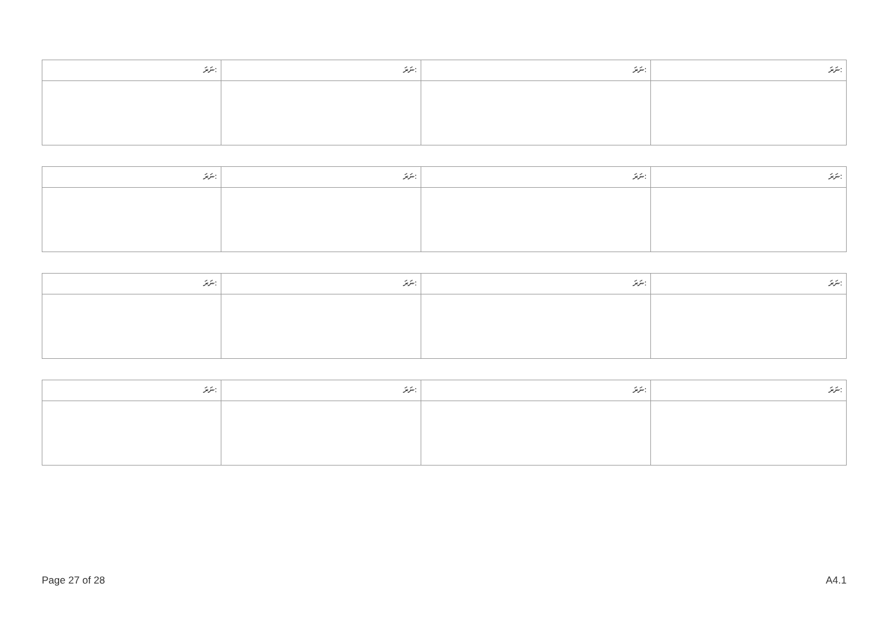| ނަރަ: | ނަރަ: | ނަރަ: | ނަރަ: |
| ނަރަ: | ނަރަ: | ނަރަ: | ނަރަ: |
| ނަރަ: | ނަރަ: | ނަރަ: | ނަރަ: |
| ނަރަ: | ނަރަ: | ނަރަ: | ނަރަ: |
Page 27 of 28 A4.1